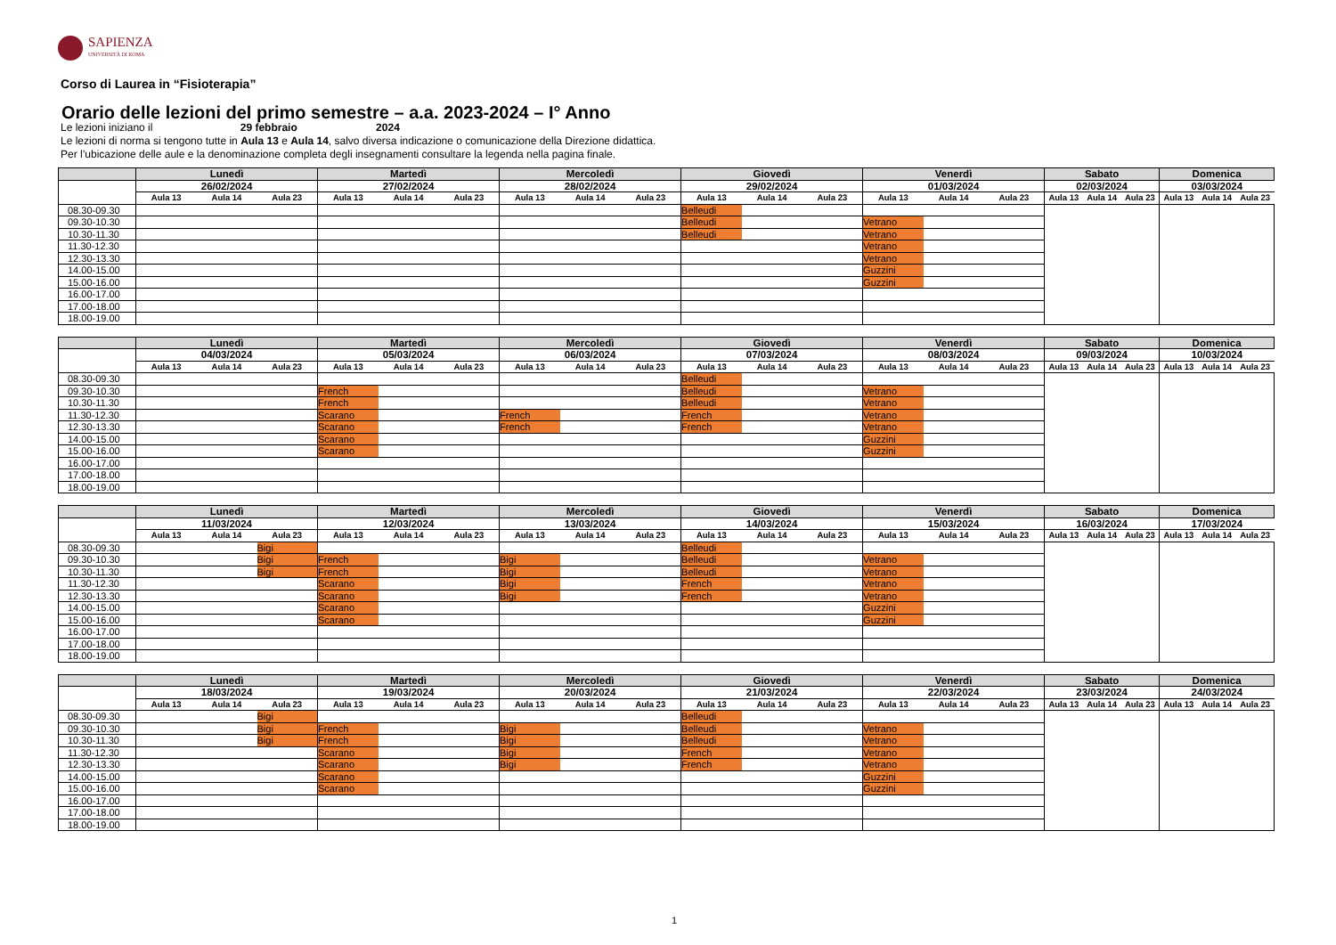SAPIENZA
UNIVERSITÀ DI ROMA
Corso di Laurea in “Fisioterapia”
Orario delle lezioni del primo semestre – a.a. 2023-2024 – I° Anno
Le lezioni iniziano il 29 febbraio 2024
Le lezioni di norma si tengono tutte in Aula 13 e Aula 14, salvo diversa indicazione o comunicazione della Direzione didattica.
Per l’ubicazione delle aule e la denominazione completa degli insegnamenti consultare la legenda nella pagina finale.
| | Lunedì | | | Martedì | | | Mercoledì | | | Giovedì | | | Venerdì | | | Sabato | | | Domenica | | |
| --- | --- | --- | --- | --- | --- | --- | --- | --- | --- | --- | --- | --- | --- | --- | --- | --- | --- | --- | --- | --- | --- |
| | 26/02/2024 | | | 27/02/2024 | | | 28/02/2024 | | | 29/02/2024 | | | 01/03/2024 | | | 02/03/2024 | | | 03/03/2024 | | |
| | Aula 13 | Aula 14 | Aula 23 | Aula 13 | Aula 14 | Aula 23 | Aula 13 | Aula 14 | Aula 23 | Aula 13 | Aula 14 | Aula 23 | Aula 13 | Aula 14 | Aula 23 | Aula 13 | Aula 14 | Aula 23 | Aula 13 | Aula 14 | Aula 23 |
| 08.30-09.30 | | | | | | | | | | Belleudi | | | | | | | | | | | |
| 09.30-10.30 | | | | | | | | | | Belleudi | | | Vetrano | | | | | | | | |
| 10.30-11.30 | | | | | | | | | | Belleudi | | | Vetrano | | | | | | | | |
| 11.30-12.30 | | | | | | | | | | | | | Vetrano | | | | | | | | |
| 12.30-13.30 | | | | | | | | | | | | | Vetrano | | | | | | | | |
| 14.00-15.00 | | | | | | | | | | | | | Guzzini | | | | | | | | |
| 15.00-16.00 | | | | | | | | | | | | | Guzzini | | | | | | | | |
| 16.00-17.00 | | | | | | | | | | | | | | | | | | | | | |
| 17.00-18.00 | | | | | | | | | | | | | | | | | | | | | |
| 18.00-19.00 | | | | | | | | | | | | | | | | | | | | | |
| | Lunedì | | | Martedì | | | Mercoledì | | | Giovedì | | | Venerdì | | | Sabato | | | Domenica | | |
| --- | --- | --- | --- | --- | --- | --- | --- | --- | --- | --- | --- | --- | --- | --- | --- | --- | --- | --- | --- | --- | --- |
| | 04/03/2024 | | | 05/03/2024 | | | 06/03/2024 | | | 07/03/2024 | | | 08/03/2024 | | | 09/03/2024 | | | 10/03/2024 | | |
| | Aula 13 | Aula 14 | Aula 23 | Aula 13 | Aula 14 | Aula 23 | Aula 13 | Aula 14 | Aula 23 | Aula 13 | Aula 14 | Aula 23 | Aula 13 | Aula 14 | Aula 23 | Aula 13 | Aula 14 | Aula 23 | Aula 13 | Aula 14 | Aula 23 |
| 08.30-09.30 | | | | | | | | | | Belleudi | | | | | | | | | | | |
| 09.30-10.30 | | | | French | | | | | | Belleudi | | | Vetrano | | | | | | | | |
| 10.30-11.30 | | | | French | | | | | | Belleudi | | | Vetrano | | | | | | | | |
| 11.30-12.30 | | | | Scarano | | | French | | | French | | | Vetrano | | | | | | | | |
| 12.30-13.30 | | | | Scarano | | | French | | | French | | | Vetrano | | | | | | | | |
| 14.00-15.00 | | | | Scarano | | | | | | | | | Guzzini | | | | | | | | |
| 15.00-16.00 | | | | Scarano | | | | | | | | | Guzzini | | | | | | | | |
| 16.00-17.00 | | | | | | | | | | | | | | | | | | | | | |
| 17.00-18.00 | | | | | | | | | | | | | | | | | | | | | |
| 18.00-19.00 | | | | | | | | | | | | | | | | | | | | | |
| | Lunedì | | | Martedì | | | Mercoledì | | | Giovedì | | | Venerdì | | | Sabato | | | Domenica | | |
| --- | --- | --- | --- | --- | --- | --- | --- | --- | --- | --- | --- | --- | --- | --- | --- | --- | --- | --- | --- | --- | --- |
| | 11/03/2024 | | | 12/03/2024 | | | 13/03/2024 | | | 14/03/2024 | | | 15/03/2024 | | | 16/03/2024 | | | 17/03/2024 | | |
| | Aula 13 | Aula 14 | Aula 23 | Aula 13 | Aula 14 | Aula 23 | Aula 13 | Aula 14 | Aula 23 | Aula 13 | Aula 14 | Aula 23 | Aula 13 | Aula 14 | Aula 23 | Aula 13 | Aula 14 | Aula 23 | Aula 13 | Aula 14 | Aula 23 |
| 08.30-09.30 | | | Bigi | | | | | | | Belleudi | | | | | | | | | | | |
| 09.30-10.30 | | | Bigi | French | | | Bigi | | | Belleudi | | | Vetrano | | | | | | | | |
| 10.30-11.30 | | | Bigi | French | | | Bigi | | | Belleudi | | | Vetrano | | | | | | | | |
| 11.30-12.30 | | | | Scarano | | | Bigi | | | French | | | Vetrano | | | | | | | | |
| 12.30-13.30 | | | | Scarano | | | Bigi | | | French | | | Vetrano | | | | | | | | |
| 14.00-15.00 | | | | Scarano | | | | | | | | | Guzzini | | | | | | | | |
| 15.00-16.00 | | | | Scarano | | | | | | | | | Guzzini | | | | | | | | |
| 16.00-17.00 | | | | | | | | | | | | | | | | | | | | | |
| 17.00-18.00 | | | | | | | | | | | | | | | | | | | | | |
| 18.00-19.00 | | | | | | | | | | | | | | | | | | | | | |
| | Lunedì | | | Martedì | | | Mercoledì | | | Giovedì | | | Venerdì | | | Sabato | | | Domenica | | |
| --- | --- | --- | --- | --- | --- | --- | --- | --- | --- | --- | --- | --- | --- | --- | --- | --- | --- | --- | --- | --- | --- |
| | 18/03/2024 | | | 19/03/2024 | | | 20/03/2024 | | | 21/03/2024 | | | 22/03/2024 | | | 23/03/2024 | | | 24/03/2024 | | |
| | Aula 13 | Aula 14 | Aula 23 | Aula 13 | Aula 14 | Aula 23 | Aula 13 | Aula 14 | Aula 23 | Aula 13 | Aula 14 | Aula 23 | Aula 13 | Aula 14 | Aula 23 | Aula 13 | Aula 14 | Aula 23 | Aula 13 | Aula 14 | Aula 23 |
| 08.30-09.30 | | | Bigi | | | | | | | Belleudi | | | | | | | | | | | |
| 09.30-10.30 | | | Bigi | French | | | Bigi | | | Belleudi | | | Vetrano | | | | | | | | |
| 10.30-11.30 | | | Bigi | French | | | Bigi | | | Belleudi | | | Vetrano | | | | | | | | |
| 11.30-12.30 | | | | Scarano | | | Bigi | | | French | | | Vetrano | | | | | | | | |
| 12.30-13.30 | | | | Scarano | | | Bigi | | | French | | | Vetrano | | | | | | | | |
| 14.00-15.00 | | | | Scarano | | | | | | | | | Guzzini | | | | | | | | |
| 15.00-16.00 | | | | Scarano | | | | | | | | | Guzzini | | | | | | | | |
| 16.00-17.00 | | | | | | | | | | | | | | | | | | | | | |
| 17.00-18.00 | | | | | | | | | | | | | | | | | | | | | |
| 18.00-19.00 | | | | | | | | | | | | | | | | | | | | | |
1